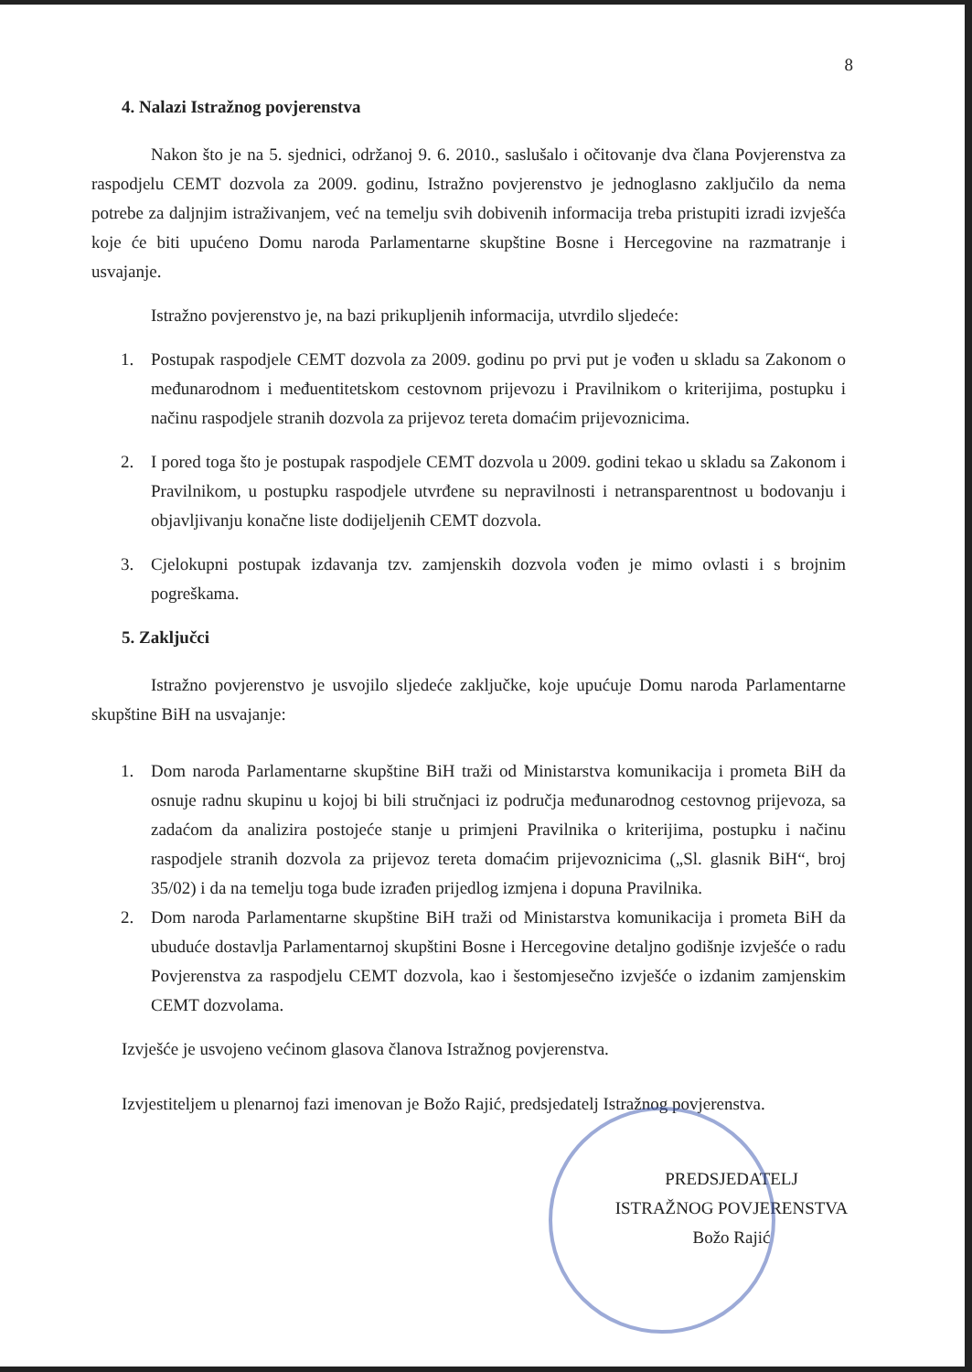8
4. Nalazi Istražnog povjerenstva
Nakon što je na 5. sjednici, održanoj 9. 6. 2010., saslušalo i očitovanje dva člana Povjerenstva za raspodjelu CEMT dozvola za 2009. godinu, Istražno povjerenstvo je jednoglasno zaključilo da nema potrebe za daljnjim istraživanjem, već na temelju svih dobivenih informacija treba pristupiti izradi izvješća koje će biti upućeno Domu naroda Parlamentarne skupštine Bosne i Hercegovine na razmatranje i usvajanje.
Istražno povjerenstvo je, na bazi prikupljenih informacija, utvrdilo sljedeće:
1. Postupak raspodjele CEMT dozvola za 2009. godinu po prvi put je vođen u skladu sa Zakonom o međunarodnom i međuentitetskom cestovnom prijevozu i Pravilnikom o kriterijima, postupku i načinu raspodjele stranih dozvola za prijevoz tereta domaćim prijevoznicima.
2. I pored toga što je postupak raspodjele CEMT dozvola u 2009. godini tekao u skladu sa Zakonom i Pravilnikom, u postupku raspodjele utvrđene su nepravilnosti i netransparentnost u bodovanju i objavljivanju konačne liste dodijeljenih CEMT dozvola.
3. Cjelokupni postupak izdavanja tzv. zamjenskih dozvola vođen je mimo ovlasti i s brojnim pogreškama.
5. Zaključci
Istražno povjerenstvo je usvojilo sljedeće zaključke, koje upućuje Domu naroda Parlamentarne skupštine BiH na usvajanje:
1. Dom naroda Parlamentarne skupštine BiH traži od Ministarstva komunikacija i prometa BiH da osnuje radnu skupinu u kojoj bi bili stručnjaci iz područja međunarodnog cestovnog prijevoza, sa zadaćom da analizira postojeće stanje u primjeni Pravilnika o kriterijima, postupku i načinu raspodjele stranih dozvola za prijevoz tereta domaćim prijevoznicima („Sl. glasnik BiH“, broj 35/02) i da na temelju toga bude izrađen prijedlog izmjena i dopuna Pravilnika.
2. Dom naroda Parlamentarne skupštine BiH traži od Ministarstva komunikacija i prometa BiH da ubuduće dostavlja Parlamentarnoj skupštini Bosne i Hercegovine detaljno godišnje izvješće o radu Povjerenstva za raspodjelu CEMT dozvola, kao i šestomjesečno izvješće o izdanim zamjenskim CEMT dozvolama.
Izvješće je usvojeno većinom glasova članova Istražnog povjerenstva.
Izvjestiteljem u plenarnoj fazi imenovan je Božo Rajić, predsjedatelj Istražnog povjerenstva.
PREDSJEDATELJ
ISTRAŽNOG POVJERENSTVA
Božo Rajić